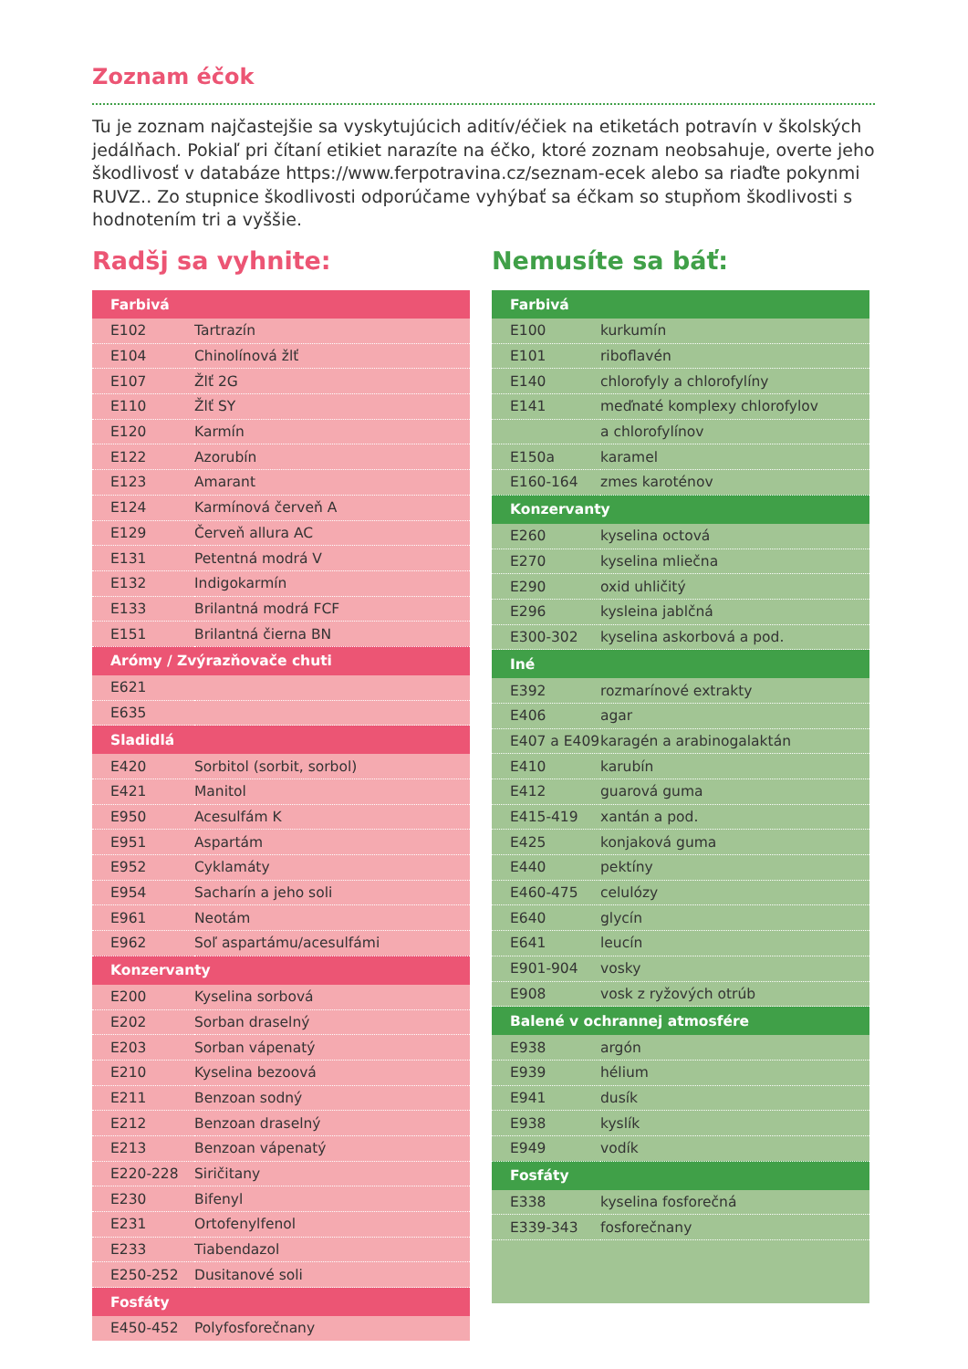Zoznam éčok
Tu je zoznam najčastejšie sa vyskytujúcich aditív/éčiek na etiketách potravín v školských jedálňach. Pokiaľ pri čítaní etikiet narazíte na éčko, ktoré zoznam neobsahuje, overte jeho škodlivosť v databáze https://www.ferpotravina.cz/seznam-ecek alebo sa riaďte pokynmi RUVZ.. Zo stupnice škodlivosti odporúčame vyhýbať sa éčkam so stupňom škodlivosti s hodnotením tri a vyššie.
Radšj sa vyhnite:
| Farbivá | |
| --- | --- |
| E102 | Tartrazín |
| E104 | Chinolínová žlť |
| E107 | Žlť 2G |
| E110 | Žlť SY |
| E120 | Karmín |
| E122 | Azorubín |
| E123 | Amarant |
| E124 | Karmínová červeň A |
| E129 | Červeň allura AC |
| E131 | Petentná modrá V |
| E132 | Indigokarmín |
| E133 | Brilantná modrá FCF |
| E151 | Brilantná čierna BN |
| Arómy / Zvýrazňovače chuti | |
| E621 | |
| E635 | |
| Sladidlá | |
| E420 | Sorbitol (sorbit, sorbol) |
| E421 | Manitol |
| E950 | Acesulfám K |
| E951 | Aspartám |
| E952 | Cyklamáty |
| E954 | Sacharín a jeho soli |
| E961 | Neotám |
| E962 | Soľ aspartámu/acesulfámi |
| Konzervanty | |
| E200 | Kyselina sorbová |
| E202 | Sorban draselný |
| E203 | Sorban vápenatý |
| E210 | Kyselina bezoová |
| E211 | Benzoan sodný |
| E212 | Benzoan draselný |
| E213 | Benzoan vápenatý |
| E220-228 | Siričitany |
| E230 | Bifenyl |
| E231 | Ortofenylfenol |
| E233 | Tiabendazol |
| E250-252 | Dusitanové soli |
| Fosfáty | |
| E450-452 | Polyfosforečnany |
Nemusíte sa báť:
| Farbivá | |
| --- | --- |
| E100 | kurkumín |
| E101 | riboflavén |
| E140 | chlorofyly a chlorofylíny |
| E141 | meďnaté komplexy chlorofylov |
| | a chlorofylínov |
| E150a | karamel |
| E160-164 | zmes karoténov |
| Konzervanty | |
| E260 | kyselina octová |
| E270 | kyselina mliečna |
| E290 | oxid uhličitý |
| E296 | kysleina jablčná |
| E300-302 | kyselina askorbová a pod. |
| Iné | |
| E392 | rozmarínové extrakty |
| E406 | agar |
| E407 a E409 | karagén a arabinogalaktán |
| E410 | karubín |
| E412 | guarová guma |
| E415-419 | xantán a pod. |
| E425 | konjaková guma |
| E440 | pektíny |
| E460-475 | celulózy |
| E640 | glycín |
| E641 | leucín |
| E901-904 | vosky |
| E908 | vosk z ryžových otrúb |
| Balené v ochrannej atmosfére | |
| E938 | argón |
| E939 | hélium |
| E941 | dusík |
| E938 | kyslík |
| E949 | vodík |
| Fosfáty | |
| E338 | kyselina fosforečná |
| E339-343 | fosforečnany |